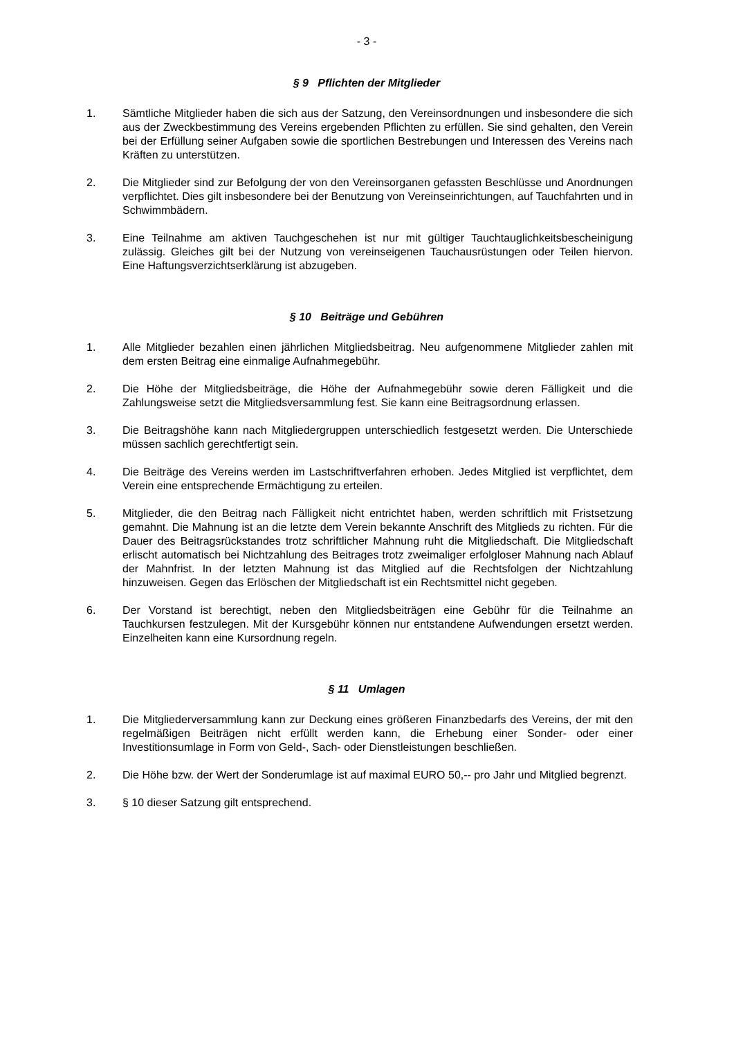- 3 -
§ 9 Pflichten der Mitglieder
1. Sämtliche Mitglieder haben die sich aus der Satzung, den Vereinsordnungen und insbesondere die sich aus der Zweckbestimmung des Vereins ergebenden Pflichten zu erfüllen. Sie sind gehalten, den Verein bei der Erfüllung seiner Aufgaben sowie die sportlichen Bestrebungen und Interessen des Vereins nach Kräften zu unterstützen.
2. Die Mitglieder sind zur Befolgung der von den Vereinsorganen gefassten Beschlüsse und Anordnungen verpflichtet. Dies gilt insbesondere bei der Benutzung von Vereinseinrichtungen, auf Tauchfahrten und in Schwimmbädern.
3. Eine Teilnahme am aktiven Tauchgeschehen ist nur mit gültiger Tauchtauglichkeitsbescheinigung zulässig. Gleiches gilt bei der Nutzung von vereinseigenen Tauchausrüstungen oder Teilen hiervon. Eine Haftungsverzichtserklärung ist abzugeben.
§ 10 Beiträge und Gebühren
1. Alle Mitglieder bezahlen einen jährlichen Mitgliedsbeitrag. Neu aufgenommene Mitglieder zahlen mit dem ersten Beitrag eine einmalige Aufnahmegebühr.
2. Die Höhe der Mitgliedsbeiträge, die Höhe der Aufnahmegebühr sowie deren Fälligkeit und die Zahlungsweise setzt die Mitgliedsversammlung fest. Sie kann eine Beitragsordnung erlassen.
3. Die Beitragshöhe kann nach Mitgliedergruppen unterschiedlich festgesetzt werden. Die Unterschiede müssen sachlich gerechtfertigt sein.
4. Die Beiträge des Vereins werden im Lastschriftverfahren erhoben. Jedes Mitglied ist verpflichtet, dem Verein eine entsprechende Ermächtigung zu erteilen.
5. Mitglieder, die den Beitrag nach Fälligkeit nicht entrichtet haben, werden schriftlich mit Fristsetzung gemahnt. Die Mahnung ist an die letzte dem Verein bekannte Anschrift des Mitglieds zu richten. Für die Dauer des Beitragsrückstandes trotz schriftlicher Mahnung ruht die Mitgliedschaft. Die Mitgliedschaft erlischt automatisch bei Nichtzahlung des Beitrages trotz zweimaliger erfolgloser Mahnung nach Ablauf der Mahnfrist. In der letzten Mahnung ist das Mitglied auf die Rechtsfolgen der Nichtzahlung hinzuweisen. Gegen das Erlöschen der Mitgliedschaft ist ein Rechtsmittel nicht gegeben.
6. Der Vorstand ist berechtigt, neben den Mitgliedsbeiträgen eine Gebühr für die Teilnahme an Tauchkursen festzulegen. Mit der Kursgebühr können nur entstandene Aufwendungen ersetzt werden. Einzelheiten kann eine Kursordnung regeln.
§ 11 Umlagen
1. Die Mitgliederversammlung kann zur Deckung eines größeren Finanzbedarfs des Vereins, der mit den regelmäßigen Beiträgen nicht erfüllt werden kann, die Erhebung einer Sonder- oder einer Investitionsumlage in Form von Geld-, Sach- oder Dienstleistungen beschließen.
2. Die Höhe bzw. der Wert der Sonderumlage ist auf maximal EURO 50,-- pro Jahr und Mitglied begrenzt.
3. § 10 dieser Satzung gilt entsprechend.